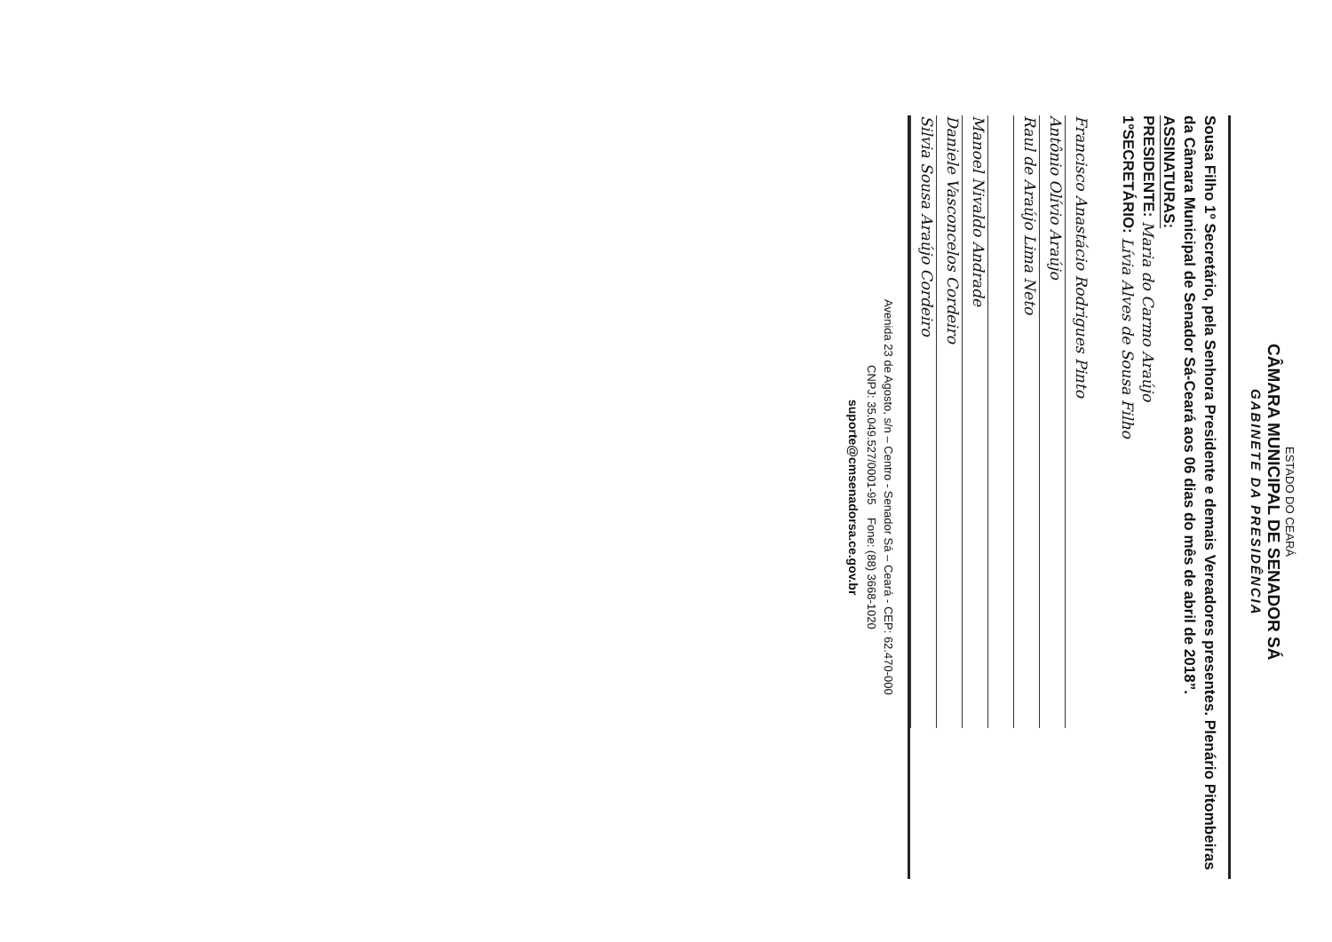ESTADO DO CEARÁ
CÂMARA MUNICIPAL DE SENADOR SÁ
GABINETE DA PRESIDÊNCIA
Sousa Filho 1º Secretário, pela Senhora Presidente e demais Vereadores presentes. Plenário Pitombeiras da Câmara Municipal de Senador Sá-Ceará aos 06 dias do mês de abril de 2018”.
ASSINATURAS:
PRESIDENTE: Maria do Carmo Araújo
1ºSECRETÁRIO: Lívia Alves de Sousa Filho
Francisco Anastácio Rodrigues Pinto
Antônio Olívio Araújo
Raul de Araújo Lima Neto
Manoel Nivaldo Andrade
Daniele Vasconcelos Cordeiro
Silvia Sousa Araújo Cordeiro
Avenida 23 de Agosto, s/n – Centro - Senador Sá – Ceará - CEP: 62.470-000
CNPJ: 35.049.527/0001-95 Fone: (88) 3668-1020
suporte@cmsenadorsa.ce.gov.br